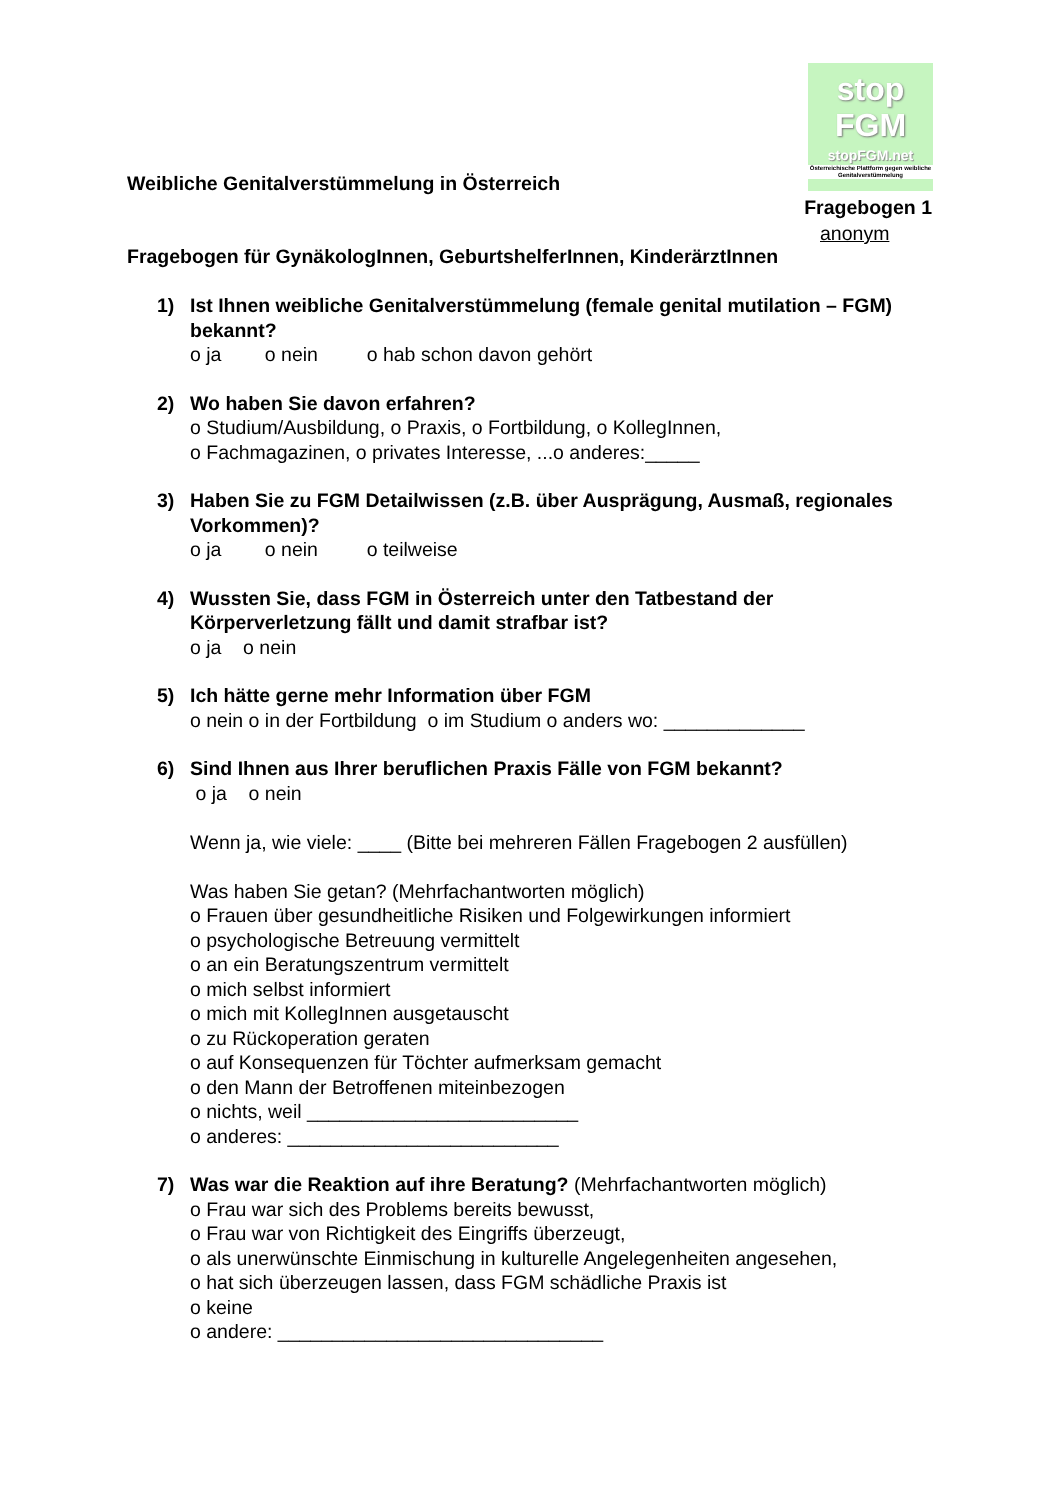stop
FGM
stopFGM.net
Österreichische Plattform gegen weibliche Genitalverstümmelung
Weibliche Genitalverstümmelung in Österreich
Fragebogen 1
anonym
Fragebogen für GynäkologInnen, GeburtshelferInnen, KinderärztInnen
1) Ist Ihnen weibliche Genitalverstümmelung (female genital mutilation – FGM) bekannt?
o ja o nein o hab schon davon gehört
2) Wo haben Sie davon erfahren?
o Studium/Ausbildung, o Praxis, o Fortbildung, o KollegInnen,
o Fachmagazinen, o privates Interesse, ...o anderes:_____
3) Haben Sie zu FGM Detailwissen (z.B. über Ausprägung, Ausmaß, regionales Vorkommen)?
o ja o nein o teilweise
4) Wussten Sie, dass FGM in Österreich unter den Tatbestand der Körperverletzung fällt und damit strafbar ist?
o ja o nein
5) Ich hätte gerne mehr Information über FGM
o nein o in der Fortbildung o im Studium o anders wo: _____________
6) Sind Ihnen aus Ihrer beruflichen Praxis Fälle von FGM bekannt?
o ja o nein
Wenn ja, wie viele: ____ (Bitte bei mehreren Fällen Fragebogen 2 ausfüllen)
Was haben Sie getan? (Mehrfachantworten möglich)
o Frauen über gesundheitliche Risiken und Folgewirkungen informiert
o psychologische Betreuung vermittelt
o an ein Beratungszentrum vermittelt
o mich selbst informiert
o mich mit KollegInnen ausgetauscht
o zu Rückoperation geraten
o auf Konsequenzen für Töchter aufmerksam gemacht
o den Mann der Betroffenen miteinbezogen
o nichts, weil _________________________
o anderes: _________________________
7) Was war die Reaktion auf ihre Beratung? (Mehrfachantworten möglich)
o Frau war sich des Problems bereits bewusst,
o Frau war von Richtigkeit des Eingriffs überzeugt,
o als unerwünschte Einmischung in kulturelle Angelegenheiten angesehen,
o hat sich überzeugen lassen, dass FGM schädliche Praxis ist
o keine
o andere: ______________________________